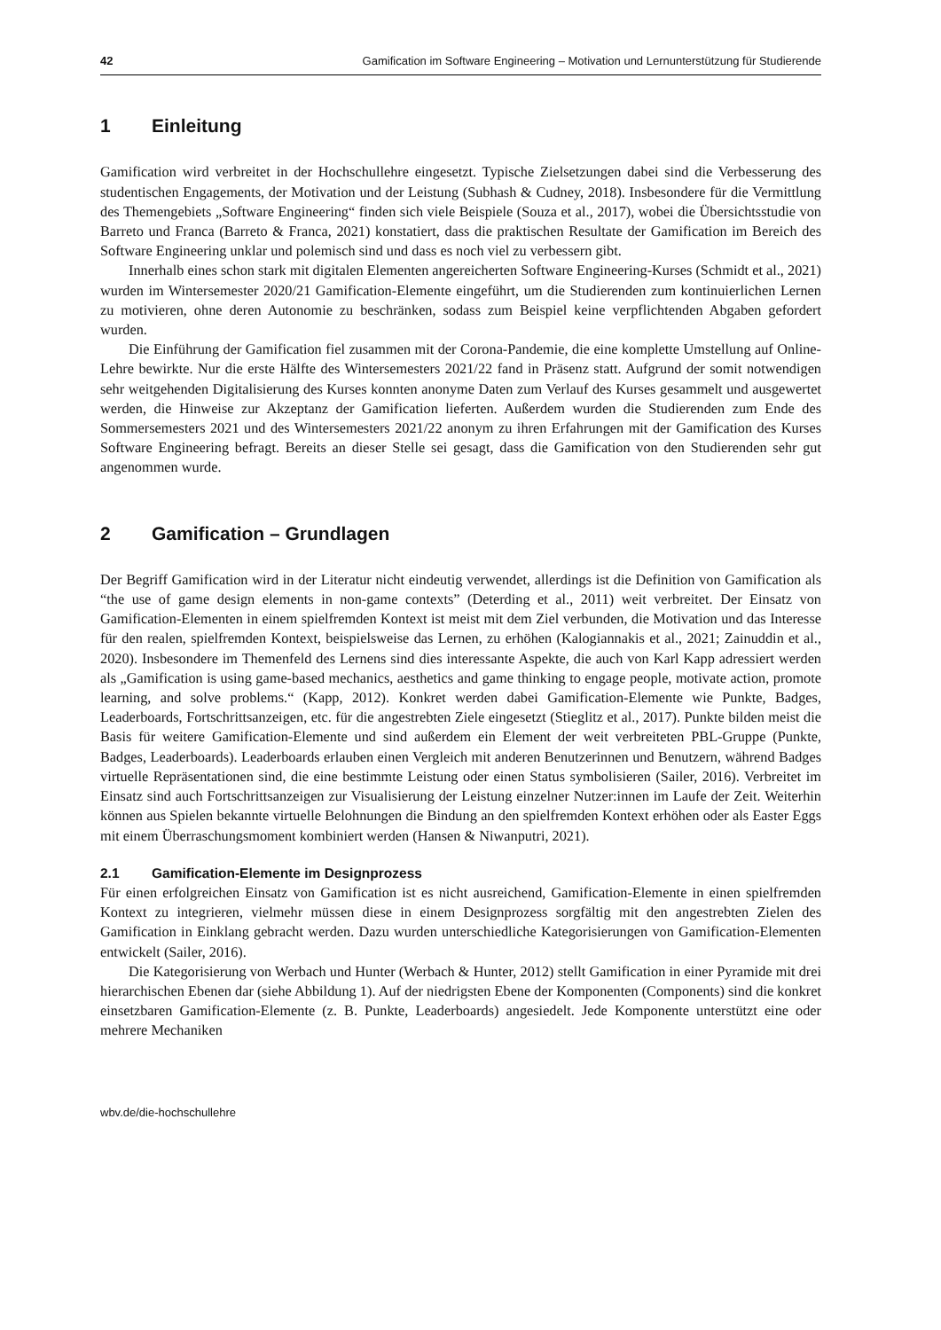42 Gamification im Software Engineering – Motivation und Lernunterstützung für Studierende
1 Einleitung
Gamification wird verbreitet in der Hochschullehre eingesetzt. Typische Zielsetzungen dabei sind die Verbesserung des studentischen Engagements, der Motivation und der Leistung (Subhash & Cudney, 2018). Insbesondere für die Vermittlung des Themengebiets „Software Engineering“ finden sich viele Beispiele (Souza et al., 2017), wobei die Übersichtsstudie von Barreto und Franca (Barreto & Franca, 2021) konstatiert, dass die praktischen Resultate der Gamification im Bereich des Software Engineering unklar und polemisch sind und dass es noch viel zu verbessern gibt.
Innerhalb eines schon stark mit digitalen Elementen angereicherten Software Engineering-Kurses (Schmidt et al., 2021) wurden im Wintersemester 2020/21 Gamification-Elemente eingeführt, um die Studierenden zum kontinuierlichen Lernen zu motivieren, ohne deren Autonomie zu beschränken, sodass zum Beispiel keine verpflichtenden Abgaben gefordert wurden.
Die Einführung der Gamification fiel zusammen mit der Corona-Pandemie, die eine komplette Umstellung auf Online-Lehre bewirkte. Nur die erste Hälfte des Wintersemesters 2021/22 fand in Präsenz statt. Aufgrund der somit notwendigen sehr weitgehenden Digitalisierung des Kurses konnten anonyme Daten zum Verlauf des Kurses gesammelt und ausgewertet werden, die Hinweise zur Akzeptanz der Gamification lieferten. Außerdem wurden die Studierenden zum Ende des Sommersemesters 2021 und des Wintersemesters 2021/22 anonym zu ihren Erfahrungen mit der Gamification des Kurses Software Engineering befragt. Bereits an dieser Stelle sei gesagt, dass die Gamification von den Studierenden sehr gut angenommen wurde.
2 Gamification – Grundlagen
Der Begriff Gamification wird in der Literatur nicht eindeutig verwendet, allerdings ist die Definition von Gamification als “the use of game design elements in non-game contexts” (Deterding et al., 2011) weit verbreitet. Der Einsatz von Gamification-Elementen in einem spielfremden Kontext ist meist mit dem Ziel verbunden, die Motivation und das Interesse für den realen, spielfremden Kontext, beispielsweise das Lernen, zu erhöhen (Kalogiannakis et al., 2021; Zainuddin et al., 2020). Insbesondere im Themenfeld des Lernens sind dies interessante Aspekte, die auch von Karl Kapp adressiert werden als „Gamification is using game-based mechanics, aesthetics and game thinking to engage people, motivate action, promote learning, and solve problems.“ (Kapp, 2012). Konkret werden dabei Gamification-Elemente wie Punkte, Badges, Leaderboards, Fortschrittsanzeigen, etc. für die angestrebten Ziele eingesetzt (Stieglitz et al., 2017). Punkte bilden meist die Basis für weitere Gamification-Elemente und sind außerdem ein Element der weit verbreiteten PBL-Gruppe (Punkte, Badges, Leaderboards). Leaderboards erlauben einen Vergleich mit anderen Benutzerinnen und Benutzern, während Badges virtuelle Repräsentationen sind, die eine bestimmte Leistung oder einen Status symbolisieren (Sailer, 2016). Verbreitet im Einsatz sind auch Fortschrittsanzeigen zur Visualisierung der Leistung einzelner Nutzer:innen im Laufe der Zeit. Weiterhin können aus Spielen bekannte virtuelle Belohnungen die Bindung an den spielfremden Kontext erhöhen oder als Easter Eggs mit einem Überraschungsmoment kombiniert werden (Hansen & Niwanputri, 2021).
2.1 Gamification-Elemente im Designprozess
Für einen erfolgreichen Einsatz von Gamification ist es nicht ausreichend, Gamification-Elemente in einen spielfremden Kontext zu integrieren, vielmehr müssen diese in einem Designprozess sorgfältig mit den angestrebten Zielen des Gamification in Einklang gebracht werden. Dazu wurden unterschiedliche Kategorisierungen von Gamification-Elementen entwickelt (Sailer, 2016).
Die Kategorisierung von Werbach und Hunter (Werbach & Hunter, 2012) stellt Gamification in einer Pyramide mit drei hierarchischen Ebenen dar (siehe Abbildung 1). Auf der niedrigsten Ebene der Komponenten (Components) sind die konkret einsetzbaren Gamification-Elemente (z. B. Punkte, Leaderboards) angesiedelt. Jede Komponente unterstützt eine oder mehrere Mechaniken
wbv.de/die-hochschullehre